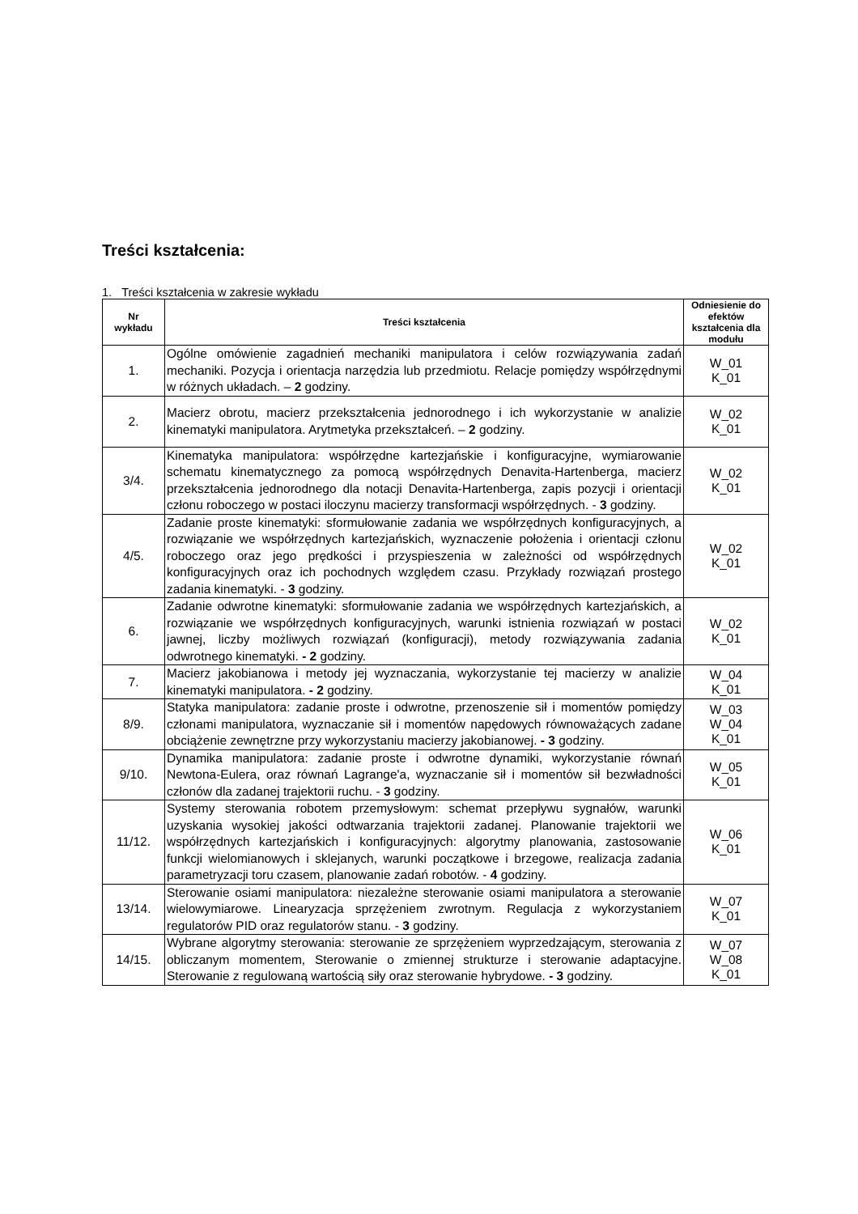Treści kształcenia:
1. Treści kształcenia w zakresie wykładu
| Nr wykładu | Treści kształcenia | Odniesienie do efektów kształcenia dla modułu |
| --- | --- | --- |
| 1. | Ogólne omówienie zagadnień mechaniki manipulatora i celów rozwiązywania zadań mechaniki. Pozycja i orientacja narzędzia lub przedmiotu. Relacje pomiędzy współrzędnymi w różnych układach. – 2 godziny. | W_01 K_01 |
| 2. | Macierz obrotu, macierz przekształcenia jednorodnego i ich wykorzystanie w analizie kinematyki manipulatora. Arytmetyka przekształceń. – 2 godziny. | W_02 K_01 |
| 3/4. | Kinematyka manipulatora: współrzędne kartezjańskie i konfiguracyjne, wymiarowanie schematu kinematycznego za pomocą współrzędnych Denavita-Hartenberga, macierz przekształcenia jednorodnego dla notacji Denavita-Hartenberga, zapis pozycji i orientacji członu roboczego w postaci iloczynu macierzy transformacji współrzędnych. - 3 godziny. | W_02 K_01 |
| 4/5. | Zadanie proste kinematyki: sformułowanie zadania we współrzędnych konfiguracyjnych, a rozwiązanie we współrzędnych kartezjańskich, wyznaczenie położenia i orientacji członu roboczego oraz jego prędkości i przyspieszenia w zależności od współrzędnych konfiguracyjnych oraz ich pochodnych względem czasu. Przykłady rozwiązań prostego zadania kinematyki. - 3 godziny. | W_02 K_01 |
| 6. | Zadanie odwrotne kinematyki: sformułowanie zadania we współrzędnych kartezjańskich, a rozwiązanie we współrzędnych konfiguracyjnych, warunki istnienia rozwiązań w postaci jawnej, liczby możliwych rozwiązań (konfiguracji), metody rozwiązywania zadania odwrotnego kinematyki. - 2 godziny. | W_02 K_01 |
| 7. | Macierz jakobianowa i metody jej wyznaczania, wykorzystanie tej macierzy w analizie kinematyki manipulatora. - 2 godziny. | W_04 K_01 |
| 8/9. | Statyka manipulatora: zadanie proste i odwrotne, przenoszenie sił i momentów pomiędzy członami manipulatora, wyznaczanie sił i momentów napędowych równoważących zadane obciążenie zewnętrzne przy wykorzystaniu macierzy jakobianowej. - 3 godziny. | W_03 W_04 K_01 |
| 9/10. | Dynamika manipulatora: zadanie proste i odwrotne dynamiki, wykorzystanie równań Newtona-Eulera, oraz równań Lagrange'a, wyznaczanie sił i momentów sił bezwładności członów dla zadanej trajektorii ruchu. - 3 godziny. | W_05 K_01 |
| 11/12. | Systemy sterowania robotem przemysłowym: schemat przepływu sygnałów, warunki uzyskania wysokiej jakości odtwarzania trajektorii zadanej. Planowanie trajektorii we współrzędnych kartezjańskich i konfiguracyjnych: algorytmy planowania, zastosowanie funkcji wielomianowych i sklejanych, warunki początkowe i brzegowe, realizacja zadania parametryzacji toru czasem, planowanie zadań robotów. - 4 godziny. | W_06 K_01 |
| 13/14. | Sterowanie osiami manipulatora: niezależne sterowanie osiami manipulatora a sterowanie wielowymiarowe. Linearyzacja sprzężeniem zwrotnym. Regulacja z wykorzystaniem regulatorów PID oraz regulatorów stanu. - 3 godziny. | W_07 K_01 |
| 14/15. | Wybrane algorytmy sterowania: sterowanie ze sprzężeniem wyprzedzającym, sterowania z obliczanym momentem, Sterowanie o zmiennej strukturze i sterowanie adaptacyjne. Sterowanie z regulowaną wartością siły oraz sterowanie hybrydowe. - 3 godziny. | W_07 W_08 K_01 |